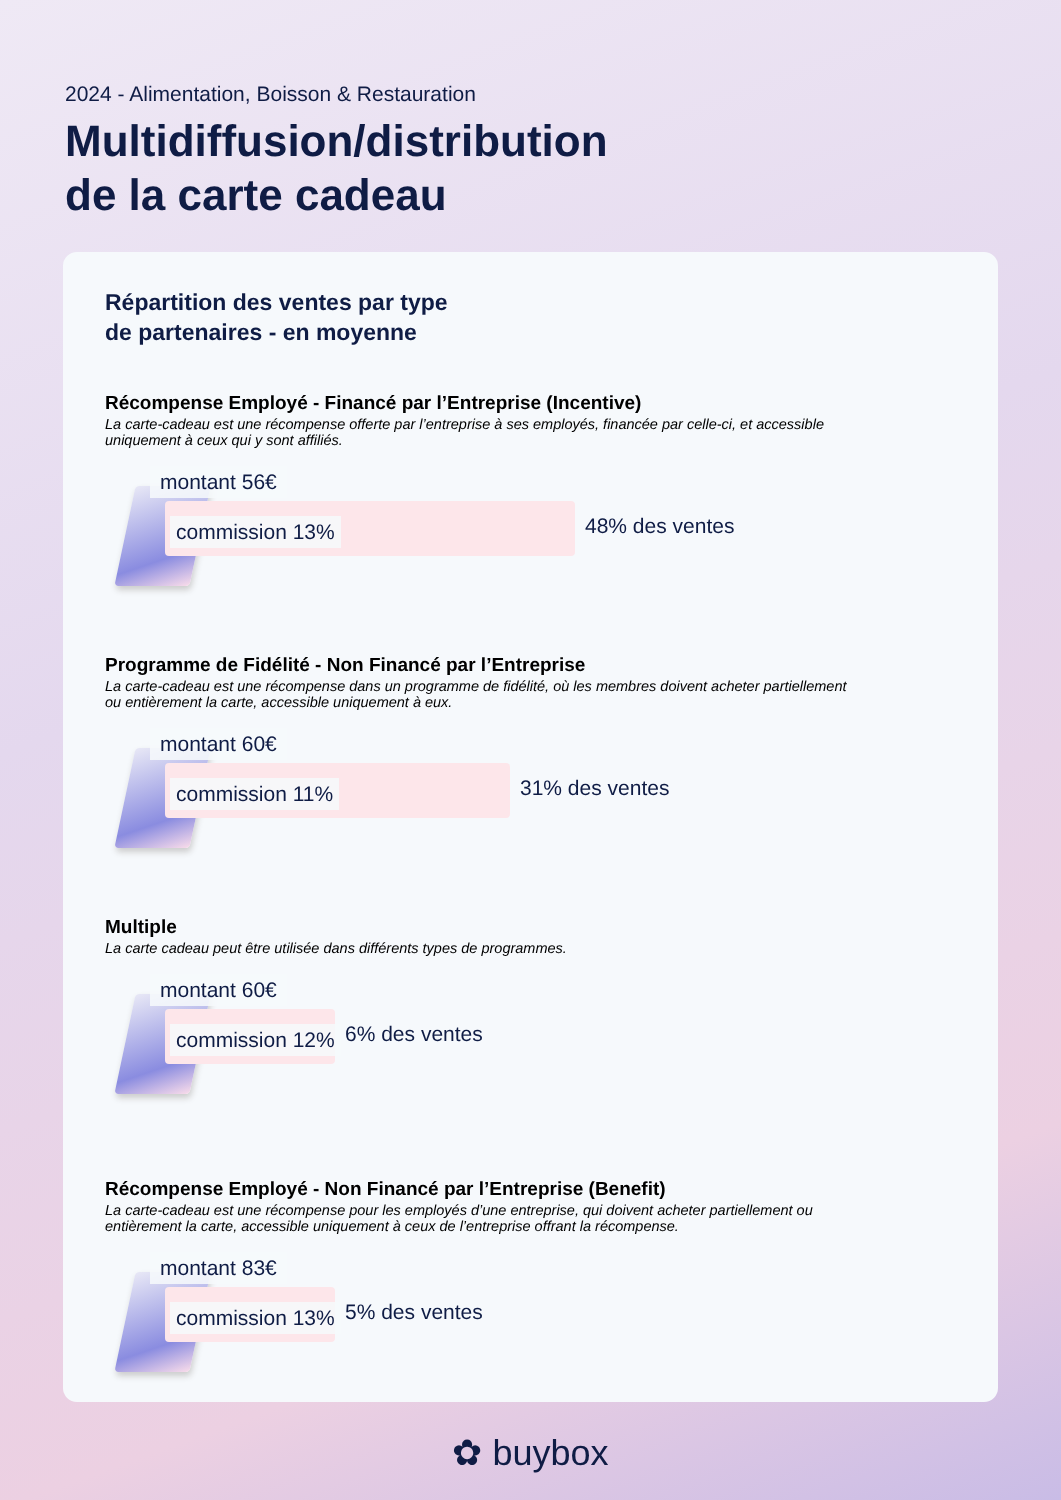2024 - Alimentation, Boisson & Restauration
Multidiffusion/distribution
de la carte cadeau
Répartition des ventes par type
de partenaires - en moyenne
Récompense Employé - Financé par l’Entreprise (Incentive)
La carte-cadeau est une récompense offerte par l’entreprise à ses employés, financée par celle-ci, et accessible uniquement à ceux qui y sont affiliés.
montant 56€
commission 13% 48% des ventes
Programme de Fidélité - Non Financé par l’Entreprise
La carte-cadeau est une récompense dans un programme de fidélité, où les membres doivent acheter partiellement ou entièrement la carte, accessible uniquement à eux.
montant 60€
commission 11% 31% des ventes
Multiple
La carte cadeau peut être utilisée dans différents types de programmes.
montant 60€
commission 12% 6% des ventes
Récompense Employé - Non Financé par l’Entreprise (Benefit)
La carte-cadeau est une récompense pour les employés d’une entreprise, qui doivent acheter partiellement ou entièrement la carte, accessible uniquement à ceux de l’entreprise offrant la récompense.
montant 83€
commission 13% 5% des ventes
✿ buybox